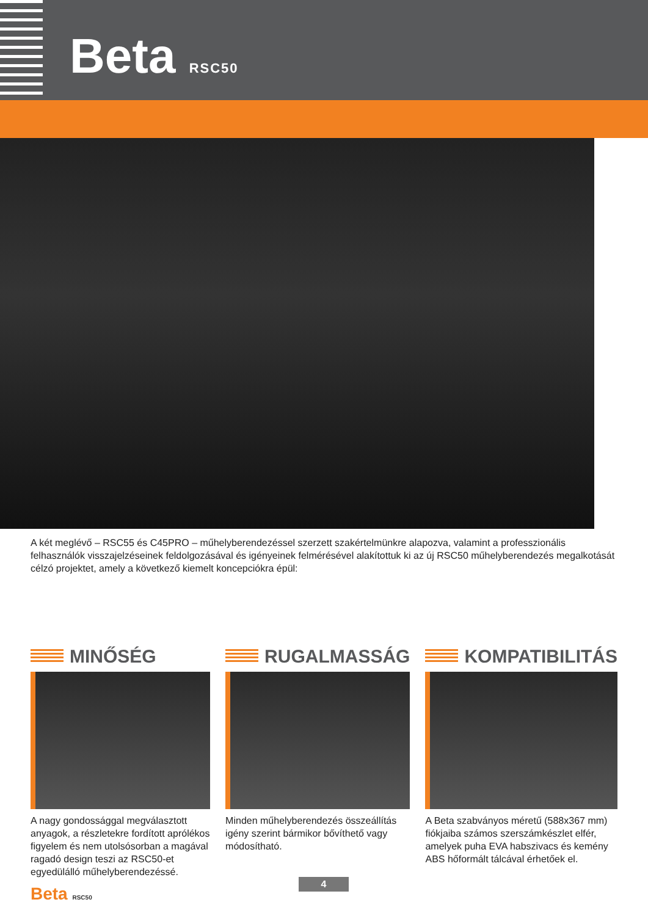Beta RSC50
A két meglévő – RSC55 és C45PRO – műhelyberendezéssel szerzett szakértelmünkre alapozva, valamint a professzionális felhasználók visszajelzéseinek feldolgozásával és igényeinek felmérésével alakítottuk ki az új RSC50 műhelyberendezés megalkotását célzó projektet, amely a következő kiemelt koncepciókra épül:
MINŐSÉG
A nagy gondossággal megválasztott anyagok, a részletekre fordított aprólékos figyelem és nem utolsósorban a magával ragadó design teszi az RSC50-et egyedülálló műhelyberendezéssé.
RUGALMASSÁG
Minden műhelyberendezés összeállítás igény szerint bármikor bővíthető vagy módosítható.
KOMPATIBILITÁS
A Beta szabványos méretű (588x367 mm) fiókjaiba számos szerszámkészlet elfér, amelyek puha EVA habszivacs és kemény ABS hőformált tálcával érhetőek el.
Beta RSC50 4